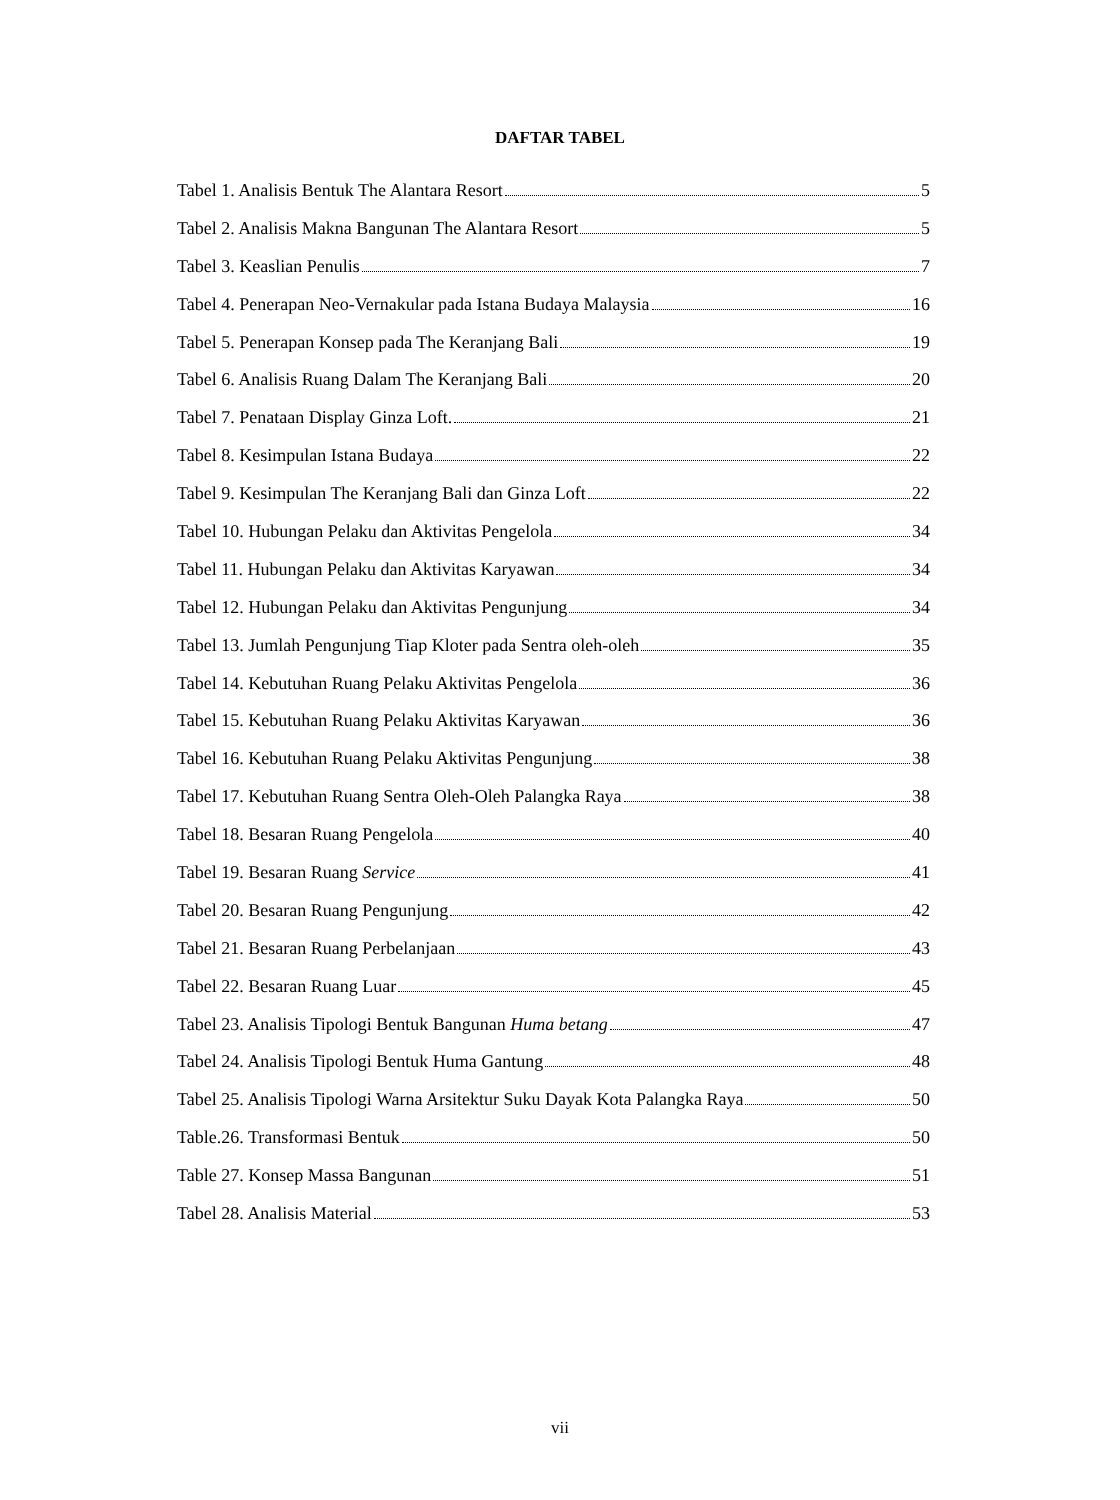DAFTAR TABEL
Tabel 1. Analisis Bentuk The Alantara Resort 5
Tabel 2. Analisis Makna Bangunan The Alantara Resort 5
Tabel 3. Keaslian Penulis 7
Tabel 4. Penerapan Neo-Vernakular pada Istana Budaya Malaysia 16
Tabel 5. Penerapan Konsep pada The Keranjang Bali 19
Tabel 6. Analisis Ruang Dalam The Keranjang Bali 20
Tabel 7. Penataan Display Ginza Loft. 21
Tabel 8. Kesimpulan Istana Budaya 22
Tabel 9. Kesimpulan The Keranjang Bali dan Ginza Loft 22
Tabel 10. Hubungan Pelaku dan Aktivitas Pengelola 34
Tabel 11. Hubungan Pelaku dan Aktivitas Karyawan 34
Tabel 12. Hubungan Pelaku dan Aktivitas Pengunjung 34
Tabel 13. Jumlah Pengunjung Tiap Kloter pada Sentra oleh-oleh 35
Tabel 14. Kebutuhan Ruang Pelaku Aktivitas Pengelola 36
Tabel 15. Kebutuhan Ruang Pelaku Aktivitas Karyawan 36
Tabel 16. Kebutuhan Ruang Pelaku Aktivitas Pengunjung 38
Tabel 17. Kebutuhan Ruang Sentra Oleh-Oleh Palangka Raya 38
Tabel 18. Besaran Ruang Pengelola 40
Tabel 19. Besaran Ruang Service 41
Tabel 20. Besaran Ruang Pengunjung 42
Tabel 21. Besaran Ruang Perbelanjaan 43
Tabel 22. Besaran Ruang Luar 45
Tabel 23. Analisis Tipologi Bentuk Bangunan Huma betang 47
Tabel 24. Analisis Tipologi Bentuk Huma Gantung 48
Tabel 25. Analisis Tipologi Warna Arsitektur Suku Dayak Kota Palangka Raya 50
Table.26. Transformasi Bentuk 50
Table 27. Konsep Massa Bangunan 51
Tabel 28. Analisis Material 53
vii